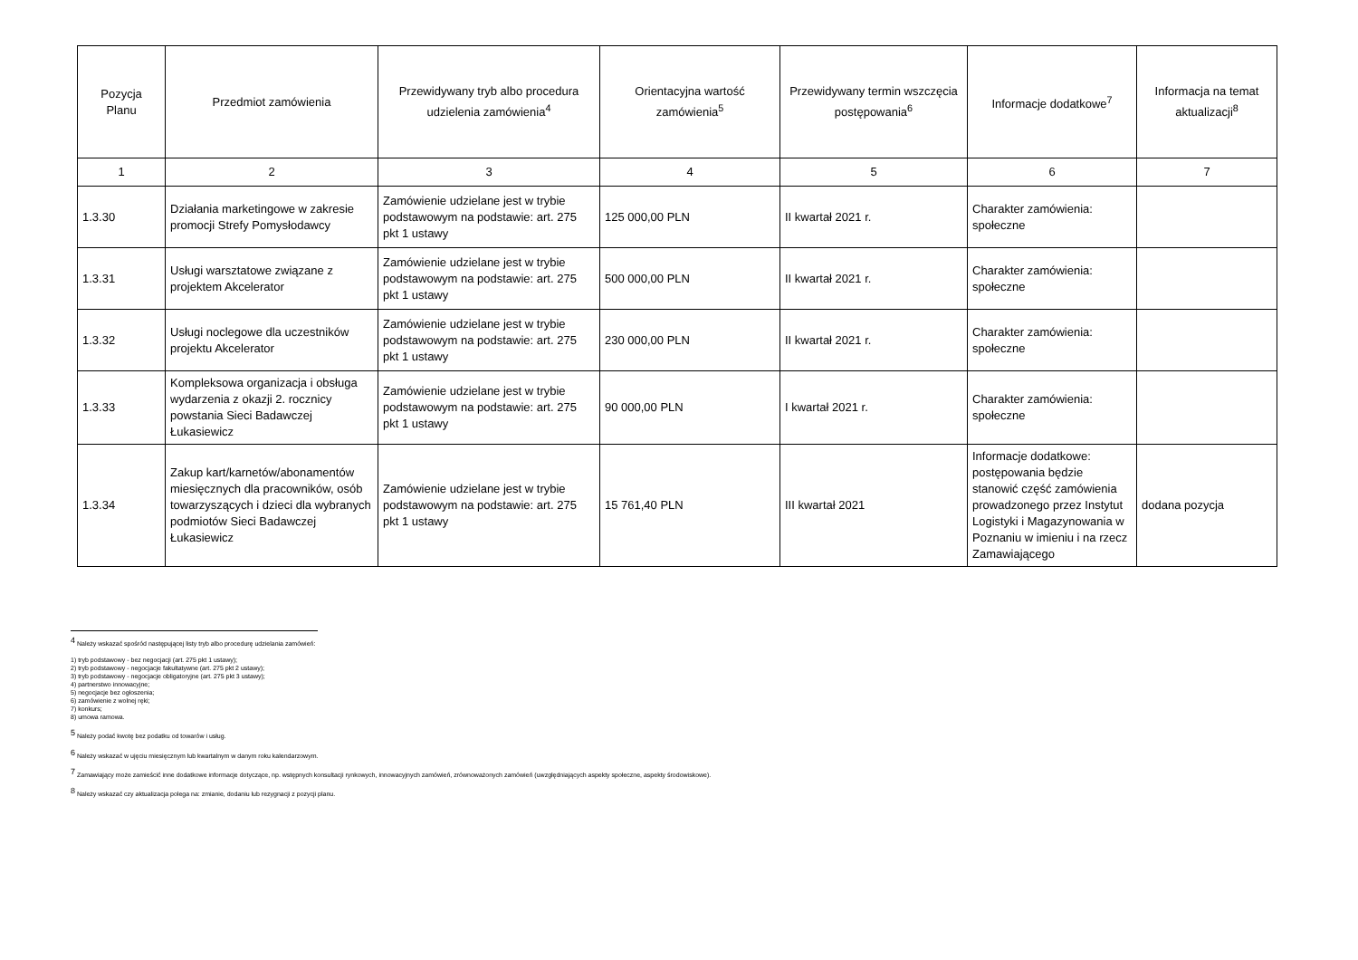| Pozycja Planu | Przedmiot zamówienia | Przewidywany tryb albo procedura udzielenia zamówienia<sup>4</sup> | Orientacyjna wartość zamówienia<sup>5</sup> | Przewidywany termin wszczęcia postępowania<sup>6</sup> | Informacje dodatkowe<sup>7</sup> | Informacja na temat aktualizacji<sup>8</sup> |
| --- | --- | --- | --- | --- | --- | --- |
| 1 | 2 | 3 | 4 | 5 | 6 | 7 |
| 1.3.30 | Działania marketingowe w zakresie promocji Strefy Pomysłodawcy | Zamówienie udzielane jest w trybie podstawowym na podstawie: art. 275 pkt 1 ustawy | 125 000,00 PLN | II kwartał 2021 r. | Charakter zamówienia: społeczne | |
| 1.3.31 | Usługi warsztatowe związane z projektem Akcelerator | Zamówienie udzielane jest w trybie podstawowym na podstawie: art. 275 pkt 1 ustawy | 500 000,00 PLN | II kwartał 2021 r. | Charakter zamówienia: społeczne | |
| 1.3.32 | Usługi noclegowe dla uczestników projektu Akcelerator | Zamówienie udzielane jest w trybie podstawowym na podstawie: art. 275 pkt 1 ustawy | 230 000,00 PLN | II kwartał 2021 r. | Charakter zamówienia: społeczne | |
| 1.3.33 | Kompleksowa organizacja i obsługa wydarzenia z okazji 2. rocznicy powstania Sieci Badawczej Łukasiewicz | Zamówienie udzielane jest w trybie podstawowym na podstawie: art. 275 pkt 1 ustawy | 90 000,00 PLN | I kwartał 2021 r. | Charakter zamówienia: społeczne | |
| 1.3.34 | Zakup kart/karnetów/abonamentów miesięcznych dla pracowników, osób towarzyszących i dzieci dla wybranych podmiotów Sieci Badawczej Łukasiewicz | Zamówienie udzielane jest w trybie podstawowym na podstawie: art. 275 pkt 1 ustawy | 15 761,40 PLN | III kwartał 2021 | Informacje dodatkowe: postępowania będzie stanowić część zamówienia prowadzonego przez Instytut Logistyki i Magazynowania w Poznaniu w imieniu i na rzecz Zamawiającego | dodana pozycja |
<sup>4</sup> Należy wskazać spośród następującej listy tryb albo procedurę udzielania zamówień:
1) tryb podstawowy - bez negocjacji (art. 275 pkt 1 ustawy);
2) tryb podstawowy - negocjacje fakultatywne (art. 275 pkt 2 ustawy);
3) tryb podstawowy - negocjacje obligatoryjne (art. 275 pkt 3 ustawy);
4) partnerstwo innowacyjne;
5) negocjacje bez ogłoszenia;
6) zamówienie z wolnej ręki;
7) konkurs;
8) umowa ramowa.
<sup>5</sup> Należy podać kwotę bez podatku od towarów i usług.
<sup>6</sup> Należy wskazać w ujęciu miesięcznym lub kwartalnym w danym roku kalendarzowym.
<sup>7</sup> Zamawiający może zamieścić inne dodatkowe informacje dotyczące, np. wstępnych konsultacji rynkowych, innowacyjnych zamówień, zrównoważonych zamówień (uwzględniających aspekty społeczne, aspekty środowiskowe).
<sup>8</sup> Należy wskazać czy aktualizacja polega na: zmianie, dodaniu lub rezygnacji z pozycji planu.